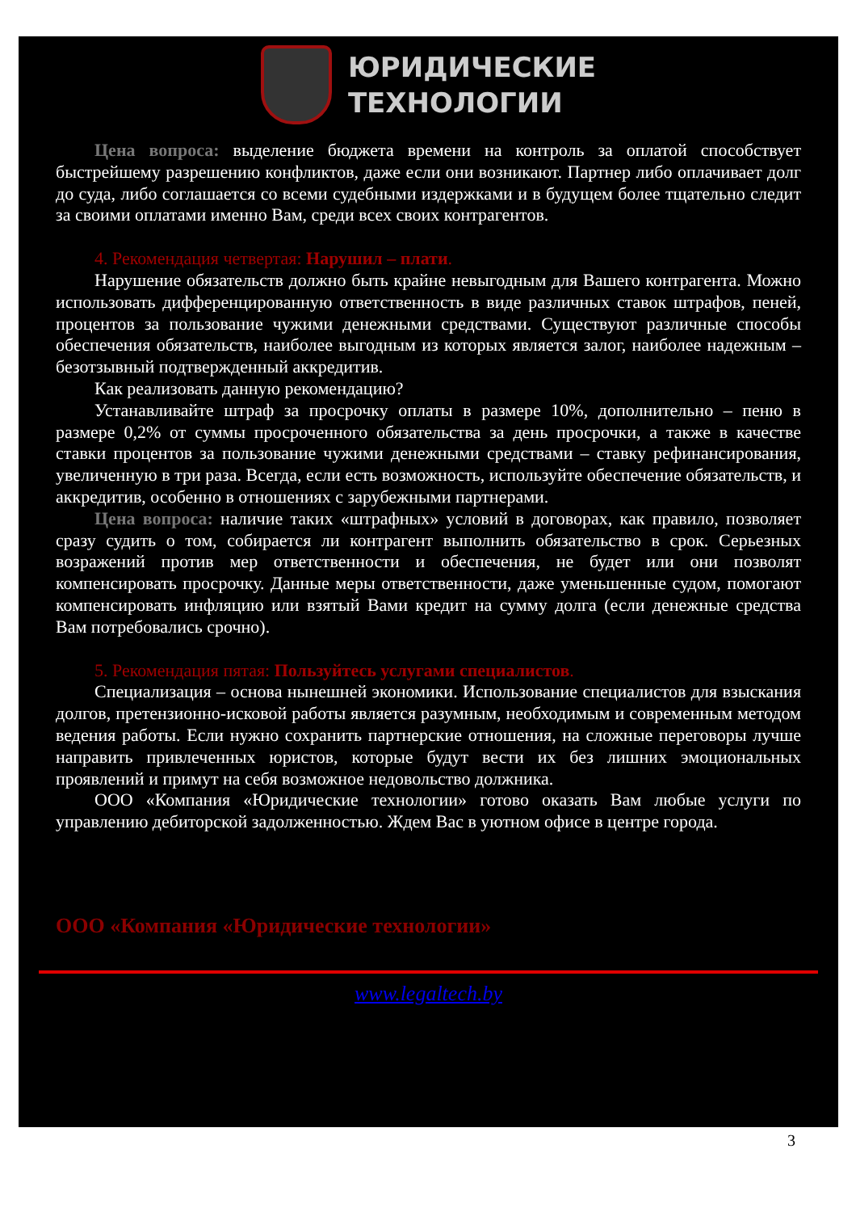ЮРИДИЧЕСКИЕ
ТЕХНОЛОГИИ
Цена вопроса: выделение бюджета времени на контроль за оплатой способствует быстрейшему разрешению конфликтов, даже если они возникают. Партнер либо оплачивает долг до суда, либо соглашается со всеми судебными издержками и в будущем более тщательно следит за своими оплатами именно Вам, среди всех своих контрагентов.
4. Рекомендация четвертая: Нарушил – плати.
Нарушение обязательств должно быть крайне невыгодным для Вашего контрагента. Можно использовать дифференцированную ответственность в виде различных ставок штрафов, пеней, процентов за пользование чужими денежными средствами. Существуют различные способы обеспечения обязательств, наиболее выгодным из которых является залог, наиболее надежным – безотзывный подтвержденный аккредитив.
Как реализовать данную рекомендацию?
Устанавливайте штраф за просрочку оплаты в размере 10%, дополнительно – пеню в размере 0,2% от суммы просроченного обязательства за день просрочки, а также в качестве ставки процентов за пользование чужими денежными средствами – ставку рефинансирования, увеличенную в три раза. Всегда, если есть возможность, используйте обеспечение обязательств, и аккредитив, особенно в отношениях с зарубежными партнерами.
Цена вопроса: наличие таких «штрафных» условий в договорах, как правило, позволяет сразу судить о том, собирается ли контрагент выполнить обязательство в срок. Серьезных возражений против мер ответственности и обеспечения, не будет или они позволят компенсировать просрочку. Данные меры ответственности, даже уменьшенные судом, помогают компенсировать инфляцию или взятый Вами кредит на сумму долга (если денежные средства Вам потребовались срочно).
5. Рекомендация пятая: Пользуйтесь услугами специалистов.
Специализация – основа нынешней экономики. Использование специалистов для взыскания долгов, претензионно-исковой работы является разумным, необходимым и современным методом ведения работы. Если нужно сохранить партнерские отношения, на сложные переговоры лучше направить привлеченных юристов, которые будут вести их без лишних эмоциональных проявлений и примут на себя возможное недовольство должника.
ООО «Компания «Юридические технологии» готово оказать Вам любые услуги по управлению дебиторской задолженностью. Ждем Вас в уютном офисе в центре города.
ООО «Компания «Юридические технологии»
www.legaltech.by
3